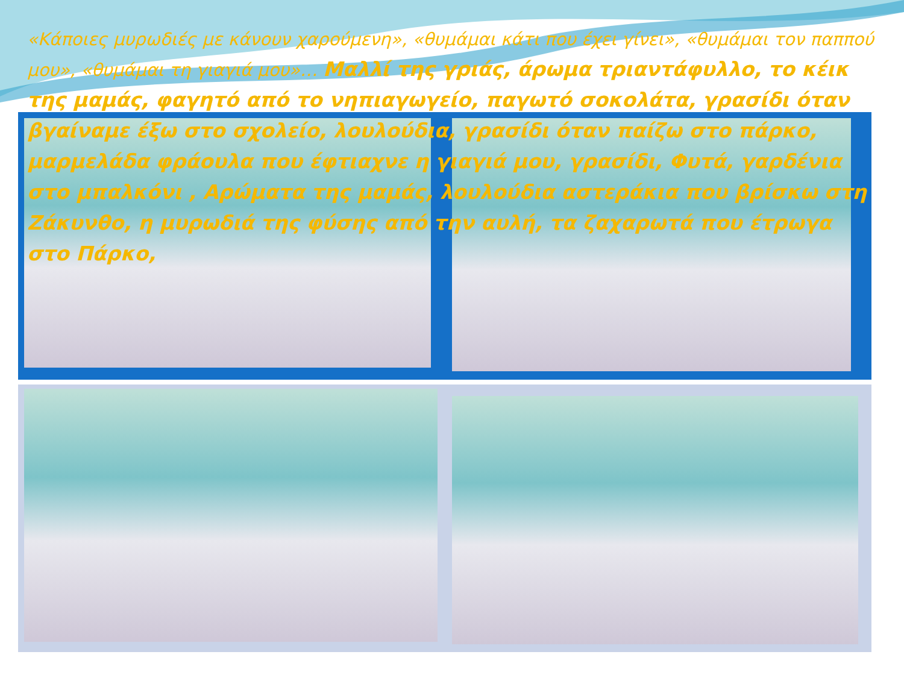«Κάποιες μυρωδιές με κάνουν χαρούμενη», «θυμάμαι κάτι που έχει γίνει», «θυμάμαι τον παππού μου», «θυμάμαι τη γιαγιά μου»… Μαλλί της γριάς, άρωμα τριαντάφυλλο, το κέικ της μαμάς, φαγητό από το νηπιαγωγείο, παγωτό σοκολάτα, γρασίδι όταν βγαίναμε έξω στο σχολείο, λουλούδια, γρασίδι όταν παίζω στο πάρκο, μαρμελάδα φράουλα που έφτιαχνε η γιαγιά μου, γρασίδι, Φυτά, γαρδένια στο μπαλκόνι , Αρώματα της μαμάς, λουλούδια αστεράκια που βρίσκω στη Ζάκυνθο, η μυρωδιά της φύσης από την αυλή, τα ζαχαρωτά που έτρωγα στο Πάρκο,